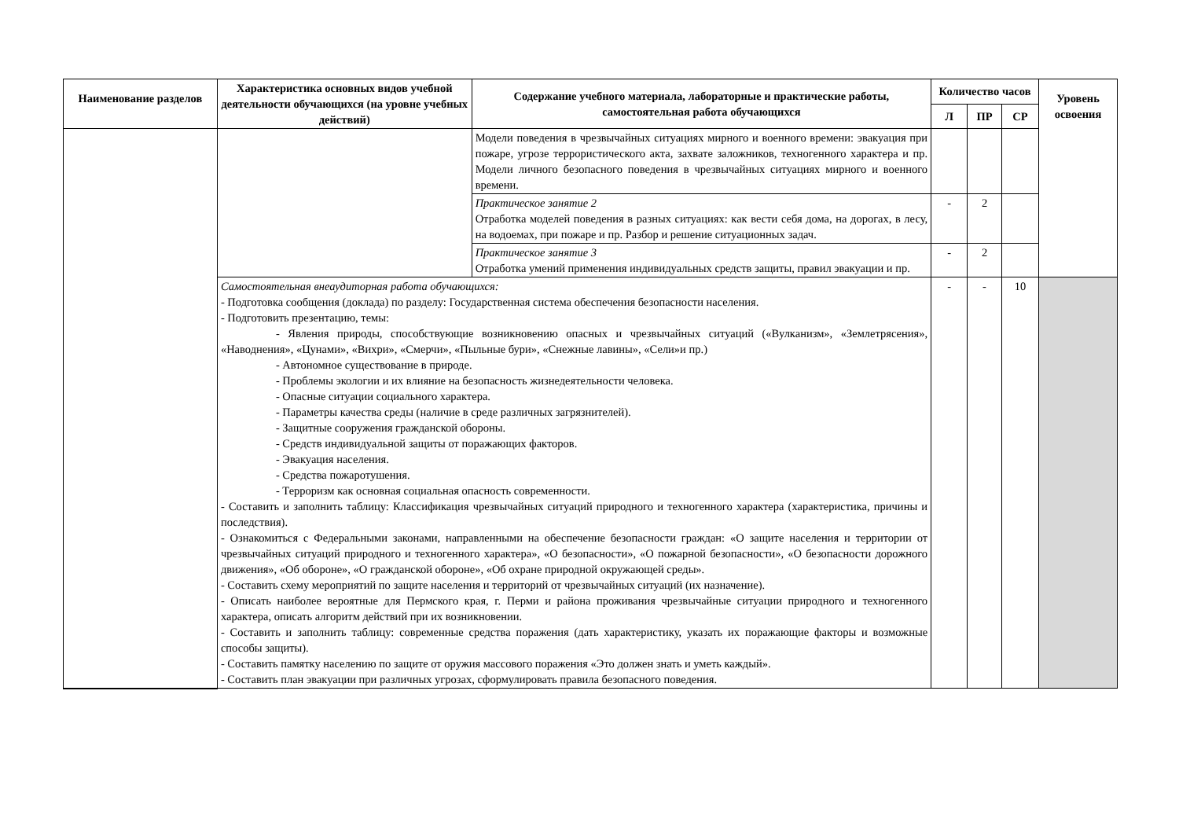| Наименование разделов | Характеристика основных видов учебной деятельности обучающихся (на уровне учебных действий) | Содержание учебного материала, лабораторные и практические работы, самостоятельная работа обучающихся | Количество часов | | | Уровень освоения |
| --- | --- | --- | --- | --- | --- | --- |
| | | | Л | ПР | СР | |
| | | Модели поведения в чрезвычайных ситуациях мирного и военного времени: эвакуация при пожаре, угрозе террористического акта, захвате заложников, техногенного характера и пр. Модели личного безопасного поведения в чрезвычайных ситуациях мирного и военного времени. | | | | |
| | | Практическое занятие 2 Отработка моделей поведения в разных ситуациях: как вести себя дома, на дорогах, в лесу, на водоемах, при пожаре и пр. Разбор и решение ситуационных задач. | - | 2 | | |
| | | Практическое занятие 3 Отработка умений применения индивидуальных средств защиты, правил эвакуации и пр. | - | 2 | | |
| | Самостоятельная внеаудиторная работа обучающихся: - Подготовка сообщения (доклада) по разделу: Государственная система обеспечения безопасности населения. - Подготовить презентацию, темы: - Явления природы, способствующие возникновению опасных и чрезвычайных ситуаций («Вулканизм», «Землетрясения», «Наводнения», «Цунами», «Вихри», «Смерчи», «Пыльные бури», «Снежные лавины», «Сели»и пр.) - Автономное существование в природе. - Проблемы экологии и их влияние на безопасность жизнедеятельности человека. - Опасные ситуации социального характера. - Параметры качества среды (наличие в среде различных загрязнителей). - Защитные сооружения гражданской обороны. - Средств индивидуальной защиты от поражающих факторов. - Эвакуация населения. - Средства пожаротушения. - Терроризм как основная социальная опасность современности. - Составить и заполнить таблицу: Классификация чрезвычайных ситуаций природного и техногенного характера (характеристика, причины и последствия). - Ознакомиться с Федеральными законами, направленными на обеспечение безопасности граждан: «О защите населения и территории от чрезвычайных ситуаций природного и техногенного характера», «О безопасности», «О пожарной безопасности», «О безопасности дорожного движения», «Об обороне», «О гражданской обороне», «Об охране природной окружающей среды». - Составить схему мероприятий по защите населения и территорий от чрезвычайных ситуаций (их назначение). - Описать наиболее вероятные для Пермского края, г. Перми и района проживания чрезвычайные ситуации природного и техногенного характера, описать алгоритм действий при их возникновении. - Составить и заполнить таблицу: современные средства поражения (дать характеристику, указать их поражающие факторы и возможные способы защиты). - Составить памятку населению по защите от оружия массового поражения «Это должен знать и уметь каждый». - Составить план эвакуации при различных угрозах, сформулировать правила безопасного поведения. | | - | - | 10 | |